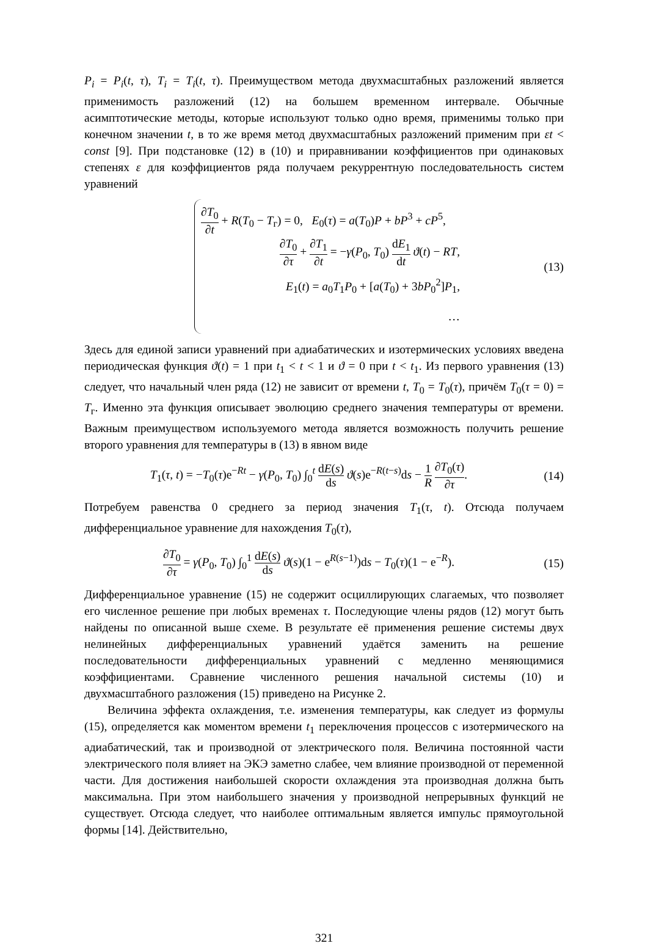P<sub>i</sub> = P<sub>i</sub>(t, τ), T<sub>i</sub> = T<sub>i</sub>(t, τ). Преимуществом метода двухмасштабных разложений является применимость разложений (12) на большем временном интервале. Обычные асимптотические методы, которые используют только одно время, применимы только при конечном значении t, в то же время метод двухмасштабных разложений применим при εt < const [9]. При подстановке (12) в (10) и приравнивании коэффициентов при одинаковых степенях ε для коэффициентов ряда получаем рекуррентную последовательность систем уравнений
∂T<sub>0</sub> ∂t + R(T<sub>0</sub> − T<sub>г</sub>) = 0, E<sub>0</sub>(τ) = a(T<sub>0</sub>)P + bP<sup>3</sup> + cP<sup>5</sup>,
∂T<sub>0</sub> ∂τ + ∂T<sub>1</sub> ∂t = −γ(P<sub>0</sub>, T<sub>0</sub>) dE<sub>1</sub> dt ϑ(t) − RT,
E<sub>1</sub>(t) = a<sub>0</sub>T<sub>1</sub>P<sub>0</sub> + [a(T<sub>0</sub>) + 3bP<sub>0</sub><sup>2</sup>]P<sub>1</sub>,
…
(13)
Здесь для единой записи уравнений при адиабатических и изотермических условиях введена периодическая функция ϑ(t) = 1 при t<sub>1</sub> < t < 1 и ϑ = 0 при t < t<sub>1</sub>. Из первого уравнения (13) следует, что начальный член ряда (12) не зависит от времени t, T<sub>0</sub> = T<sub>0</sub>(τ), причём T<sub>0</sub>(τ = 0) = T<sub>г</sub>. Именно эта функция описывает эволюцию среднего значения температуры от времени. Важным преимуществом используемого метода является возможность получить решение второго уравнения для температуры в (13) в явном виде
T<sub>1</sub>(τ, t) = −T<sub>0</sub>(τ)e<sup>−Rt</sup> − γ(P<sub>0</sub>, T<sub>0</sub>) ∫<sub>0</sub><sup>t</sup> dE(s) ds ϑ(s)e<sup>−R(t−s)</sup>ds − 1 R ∂T<sub>0</sub>(τ) ∂τ.
(14)
Потребуем равенства 0 среднего за период значения T<sub>1</sub>(τ, t). Отсюда получаем дифференциальное уравнение для нахождения T<sub>0</sub>(τ),
∂T<sub>0</sub> ∂τ = γ(P<sub>0</sub>, T<sub>0</sub>) ∫<sub>0</sub><sup>1</sup> dE(s) ds ϑ(s)(1 − e<sup>R(s−1)</sup>)ds − T<sub>0</sub>(τ)(1 − e<sup>−R</sup>).
(15)
Дифференциальное уравнение (15) не содержит осциллирующих слагаемых, что позволяет его численное решение при любых временах τ. Последующие члены рядов (12) могут быть найдены по описанной выше схеме. В результате её применения решение системы двух нелинейных дифференциальных уравнений удаётся заменить на решение последовательности дифференциальных уравнений с медленно меняющимися коэффициентами. Сравнение численного решения начальной системы (10) и двухмасштабного разложения (15) приведено на Рисунке 2.
Величина эффекта охлаждения, т.е. изменения температуры, как следует из формулы (15), определяется как моментом времени t<sub>1</sub> переключения процессов с изотермического на адиабатический, так и производной от электрического поля. Величина постоянной части электрического поля влияет на ЭКЭ заметно слабее, чем влияние производной от переменной части. Для достижения наибольшей скорости охлаждения эта производная должна быть максимальна. При этом наибольшего значения у производной непрерывных функций не существует. Отсюда следует, что наиболее оптимальным является импульс прямоугольной формы [14]. Действительно,
321